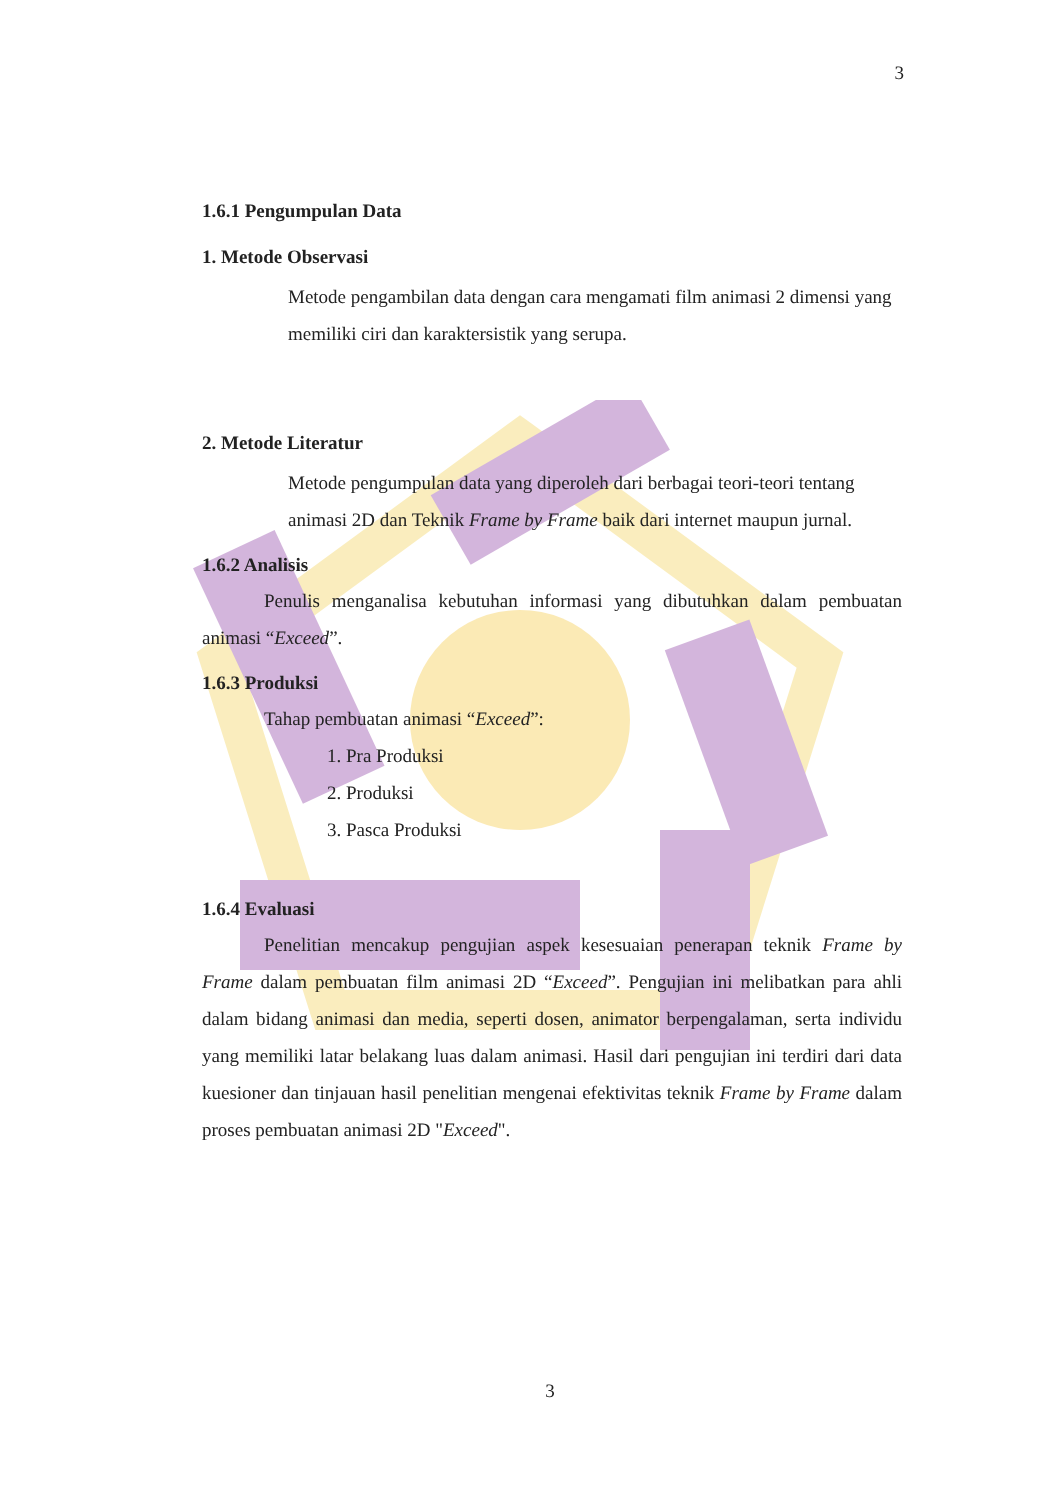3
1.6.1 Pengumpulan Data
1. Metode Observasi
Metode pengambilan data dengan cara mengamati film animasi 2 dimensi yang memiliki ciri dan karaktersistik yang serupa.
2. Metode Literatur
Metode pengumpulan data yang diperoleh dari berbagai teori-teori tentang animasi 2D dan Teknik Frame by Frame baik dari internet maupun jurnal.
1.6.2 Analisis
Penulis menganalisa kebutuhan informasi yang dibutuhkan dalam pembuatan animasi “Exceed”.
1.6.3 Produksi
Tahap pembuatan animasi “Exceed”:
1. Pra Produksi
2. Produksi
3. Pasca Produksi
1.6.4 Evaluasi
Penelitian mencakup pengujian aspek kesesuaian penerapan teknik Frame by Frame dalam pembuatan film animasi 2D “Exceed”. Pengujian ini melibatkan para ahli dalam bidang animasi dan media, seperti dosen, animator berpengalaman, serta individu yang memiliki latar belakang luas dalam animasi. Hasil dari pengujian ini terdiri dari data kuesioner dan tinjauan hasil penelitian mengenai efektivitas teknik Frame by Frame dalam proses pembuatan animasi 2D "Exceed".
3